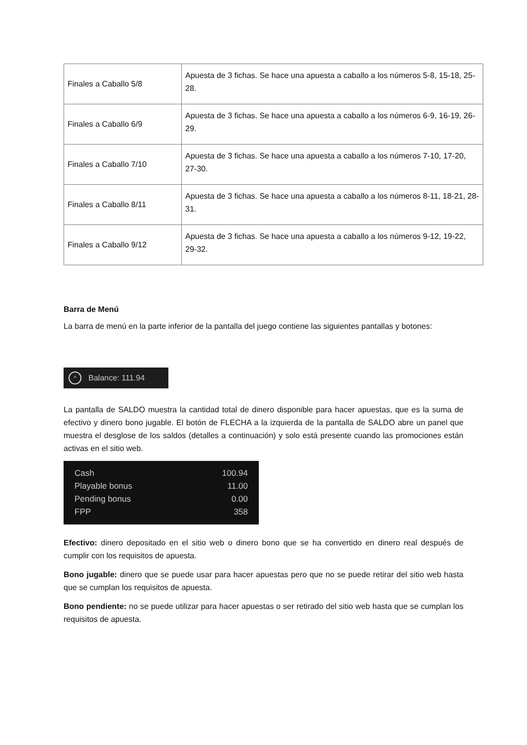| Finales a Caballo 5/8 | Apuesta de 3 fichas. Se hace una apuesta a caballo a los números 5-8, 15-18, 25-28. |
| Finales a Caballo 6/9 | Apuesta de 3 fichas. Se hace una apuesta a caballo a los números 6-9, 16-19, 26-29. |
| Finales a Caballo 7/10 | Apuesta de 3 fichas. Se hace una apuesta a caballo a los números 7-10, 17-20, 27-30. |
| Finales a Caballo 8/11 | Apuesta de 3 fichas. Se hace una apuesta a caballo a los números 8-11, 18-21, 28-31. |
| Finales a Caballo 9/12 | Apuesta de 3 fichas. Se hace una apuesta a caballo a los números 9-12, 19-22, 29-32. |
Barra de Menú
La barra de menú en la parte inferior de la pantalla del juego contiene las siguientes pantallas y botones:
^ Balance: 111.94
La pantalla de SALDO muestra la cantidad total de dinero disponible para hacer apuestas, que es la suma de efectivo y dinero bono jugable. El botón de FLECHA a la izquierda de la pantalla de SALDO abre un panel que muestra el desglose de los saldos (detalles a continuación) y solo está presente cuando las promociones están activas en el sitio web.
Cash 100.94
Playable bonus 11.00
Pending bonus 0.00
FPP 358
Efectivo: dinero depositado en el sitio web o dinero bono que se ha convertido en dinero real después de cumplir con los requisitos de apuesta.
Bono jugable: dinero que se puede usar para hacer apuestas pero que no se puede retirar del sitio web hasta que se cumplan los requisitos de apuesta.
Bono pendiente: no se puede utilizar para hacer apuestas o ser retirado del sitio web hasta que se cumplan los requisitos de apuesta.